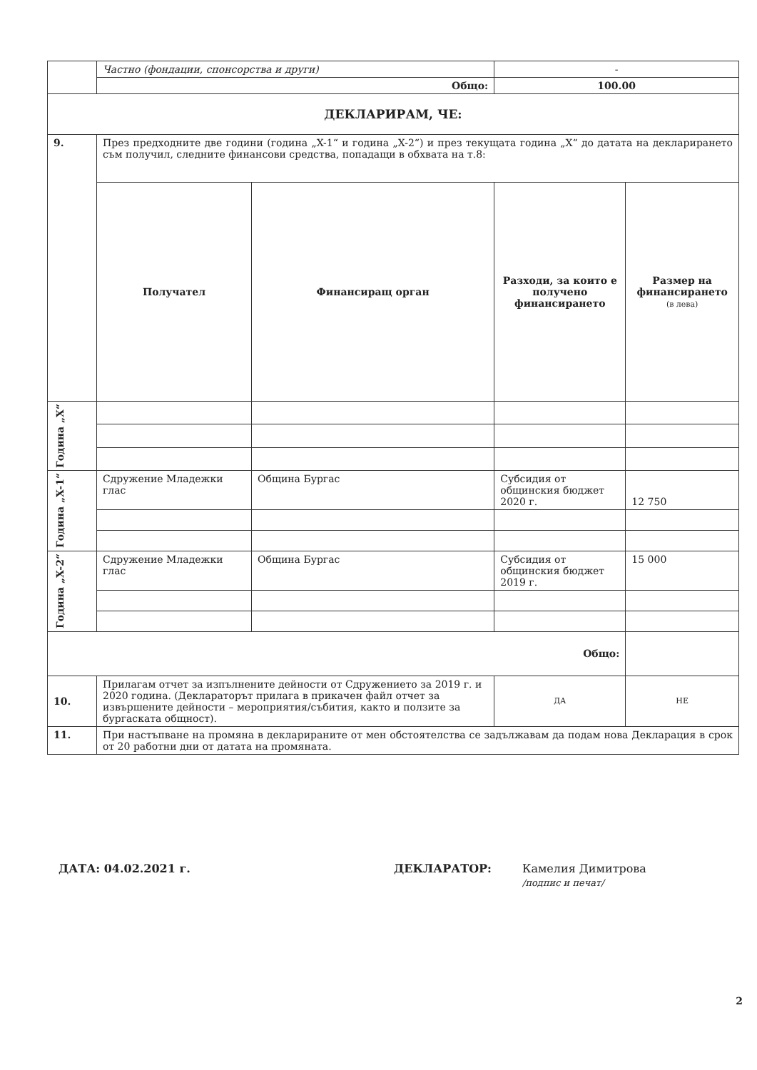| | Частно (фондации, спонсорства и други) | | | - | |
| | Общо: | | | 100.00 | |
| ДЕКЛАРИРАМ, ЧЕ: | | | | | |
| 9. | През предходните две години (година „X-1“ и година „X-2“) и през текущата година „X“ до датата на декларирането съм получил, следните финансови средства, попадащи в обхвата на т.8: | | | | |
| | Получател | Финансиращ орган | Разходи, за които е получено финансирането | | Размер на финансирането (в лева) |
| Година „X“ | | | | | |
| Година „X-1“ | Сдружение Младежки глас | Община Бургас | Субсидия от общинския бюджет 2020 г. | | 12 750 |
| Година „X-2“ | Сдружение Младежки глас | Община Бургас | Субсидия от общинския бюджет 2019 г. | | 15 000 |
| Общо: | | | | | |
| 10. | Прилагам отчет за изпълнените дейности от Сдружението за 2019 г. и 2020 година. (Деклараторът прилага в прикачен файл отчет за извършените дейности – мероприятия/събития, както и ползите за бургаската общност). | | | ДА | НЕ |
| 11. | При настъпване на промяна в декларираните от мен обстоятелства се задължавам да подам нова Декларация в срок от 20 работни дни от датата на промяната. | | | | |
ДАТА: 04.02.2021 г. ДЕКЛАРАТОР: Камелия Димитрова
/подпис и печат/
2